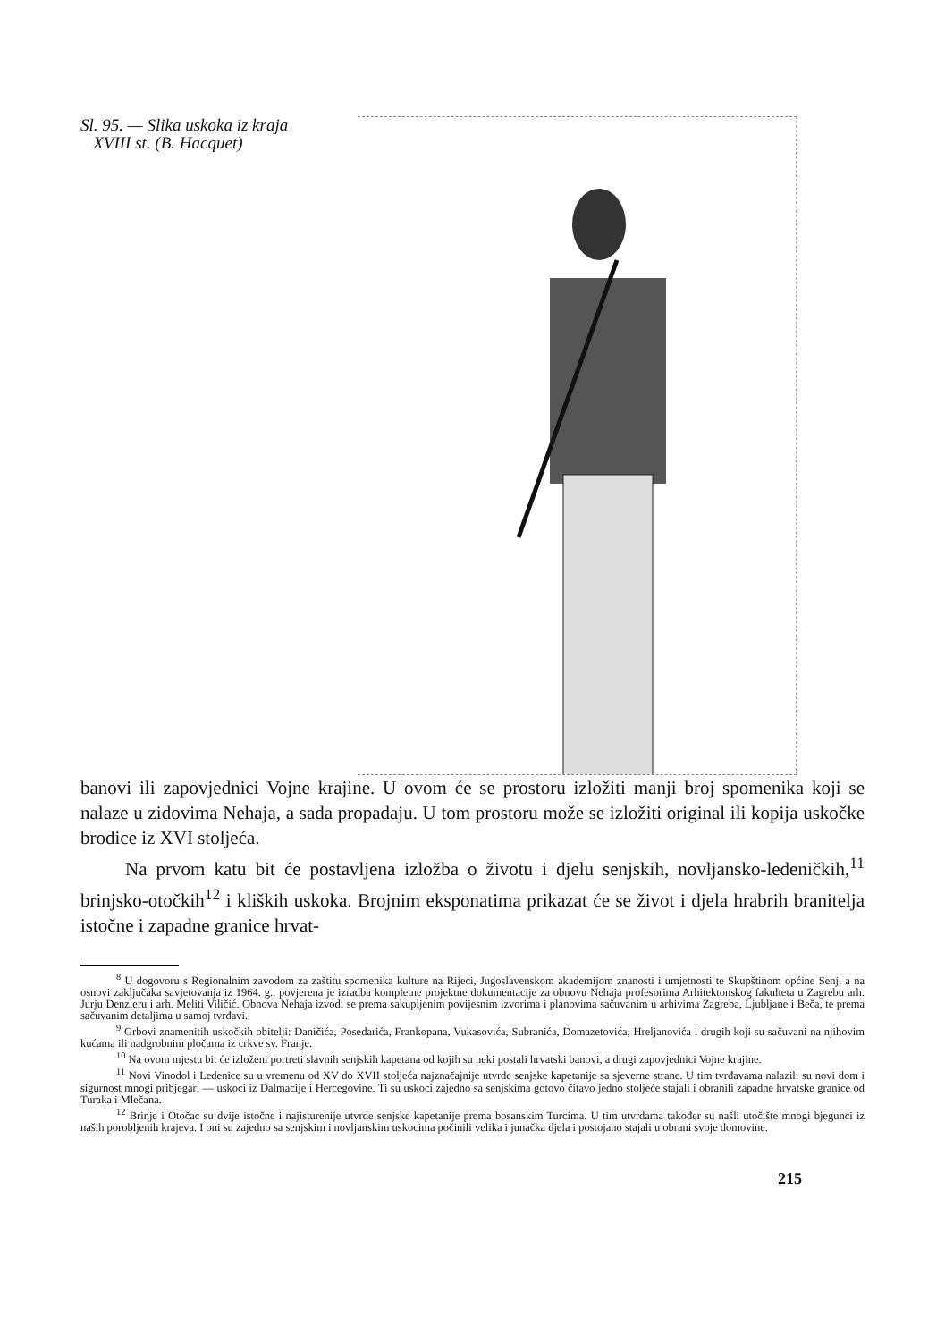Sl. 95. — Slika uskoka iz kraja
XVIII st. (B. Hacquet)
banovi ili zapovjednici Vojne krajine. U ovom će se prostoru izložiti manji broj spomenika koji se nalaze u zidovima Nehaja, a sada propadaju. U tom prostoru može se izložiti original ili kopija uskočke brodice iz XVI stoljeća.
Na prvom katu bit će postavljena izložba o životu i djelu senjskih, novljansko-ledeničkih,<sup>11</sup> brinjsko-otočkih<sup>12</sup> i kliških uskoka. Brojnim eksponatima prikazat će se život i djela hrabrih branitelja istočne i zapadne granice hrvat-
<sup>8</sup> U dogovoru s Regionalnim zavodom za zaštitu spomenika kulture na Rijeci, Jugoslavenskom akademijom znanosti i umjetnosti te Skupštinom općine Senj, a na osnovi zaključaka savjetovanja iz 1964. g., povjerena je izradba kompletne projektne dokumentacije za obnovu Nehaja profesorima Arhitektonskog fakulteta u Zagrebu arh. Jurju Denzleru i arh. Meliti Viličić. Obnova Nehaja izvodi se prema sakupljenim povijesnim izvorima i planovima sačuvanim u arhivima Zagreba, Ljubljane i Beča, te prema sačuvanim detaljima u samoj tvrđavi.
<sup>9</sup> Grbovi znamenitih uskočkih obitelji: Daničića, Posedarića, Frankopana, Vukasovića, Subranića, Domazetovića, Hreljanovića i drugih koji su sačuvani na njihovim kućama ili nadgrobnim pločama iz crkve sv. Franje.
<sup>10</sup> Na ovom mjestu bit će izloženi portreti slavnih senjskih kapetana od kojih su neki postali hrvatski banovi, a drugi zapovjednici Vojne krajine.
<sup>11</sup> Novi Vinodol i Ledenice su u vremenu od XV do XVII stoljeća najznačajnije utvrde senjske kapetanije sa sjeverne strane. U tim tvrđavama nalazili su novi dom i sigurnost mnogi pribjegari — uskoci iz Dalmacije i Hercegovine. Ti su uskoci zajedno sa senjskima gotovo čitavo jedno stoljeće stajali i obranili zapadne hrvatske granice od Turaka i Mlečana.
<sup>12</sup> Brinje i Otočac su dvije istočne i najisturenije utvrde senjske kapetanije prema bosanskim Turcima. U tim utvrdama također su našli utočište mnogi bjegunci iz naših porobljenih krajeva. I oni su zajedno sa senjskim i novljanskim uskocima počinili velika i junačka djela i postojano stajali u obrani svoje domovine.
215